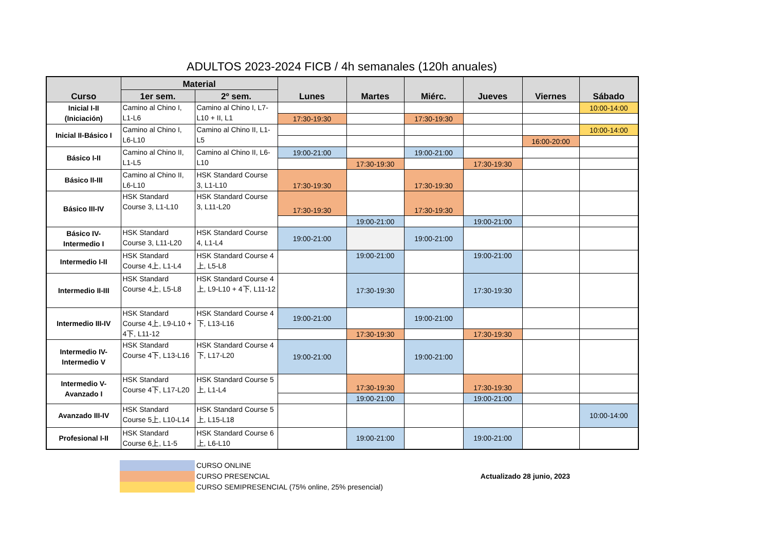ADULTOS 2023-2024 FICB / 4h semanales (120h anuales)
| Curso | Material | | Lunes | Martes | Miérc. | Jueves | Viernes | Sábado |
| --- | --- | --- | --- | --- | --- | --- | --- | --- |
| | 1er sem. | 2º sem. | | | | | | |
| Inicial I-II (Iniciación) | Camino al Chino I, L1-L6 | Camino al Chino I, L7-L10 + II, L1 | | | | | | 10:00-14:00 |
| | | | 17:30-19:30 | | 17:30-19:30 | | | |
| Inicial II-Básico I | Camino al Chino I, L6-L10 | Camino al Chino II, L1-L5 | | | | | | 10:00-14:00 |
| | | | | | | | 16:00-20:00 | |
| Básico I-II | Camino al Chino II, L1-L5 | Camino al Chino II, L6-L10 | 19:00-21:00 | | 19:00-21:00 | | | |
| | | | | 17:30-19:30 | | 17:30-19:30 | | |
| Básico II-III | Camino al Chino II, L6-L10 | HSK Standard Course 3, L1-L10 | 17:30-19:30 | | 17:30-19:30 | | | |
| Básico III-IV | HSK Standard Course 3, L1-L10 | HSK Standard Course 3, L11-L20 | 17:30-19:30 | | 17:30-19:30 | | | |
| | | | | 19:00-21:00 | | 19:00-21:00 | | |
| Básico IV-Intermedio I | HSK Standard Course 3, L11-L20 | HSK Standard Course 4, L1-L4 | 19:00-21:00 | | 19:00-21:00 | | | |
| Intermedio I-II | HSK Standard Course 4上, L1-L4 | HSK Standard Course 4上, L5-L8 | | 19:00-21:00 | | 19:00-21:00 | | |
| Intermedio II-III | HSK Standard Course 4上, L5-L8 | HSK Standard Course 4上, L9-L10 + 4下, L11-12 | | 17:30-19:30 | | 17:30-19:30 | | |
| Intermedio III-IV | HSK Standard Course 4上, L9-L10 + 4下, L11-12 | HSK Standard Course 4下, L13-L16 | 19:00-21:00 | | 19:00-21:00 | | | |
| | | | | 17:30-19:30 | | 17:30-19:30 | | |
| Intermedio IV-Intermedio V | HSK Standard Course 4下, L13-L16 | HSK Standard Course 4下, L17-L20 | 19:00-21:00 | | 19:00-21:00 | | | |
| Intermedio V-Avanzado I | HSK Standard Course 4下, L17-L20 | HSK Standard Course 5上, L1-L4 | | 17:30-19:30 | | 17:30-19:30 | | |
| | | | | 19:00-21:00 | | 19:00-21:00 | | |
| Avanzado III-IV | HSK Standard Course 5上, L10-L14 | HSK Standard Course 5上, L15-L18 | | | | | | 10:00-14:00 |
| Profesional I-II | HSK Standard Course 6上, L1-5 | HSK Standard Course 6上, L6-L10 | | 19:00-21:00 | | 19:00-21:00 | | |
CURSO ONLINE
CURSO PRESENCIAL
CURSO SEMIPRESENCIAL (75% online, 25% presencial)
Actualizado 28 junio, 2023